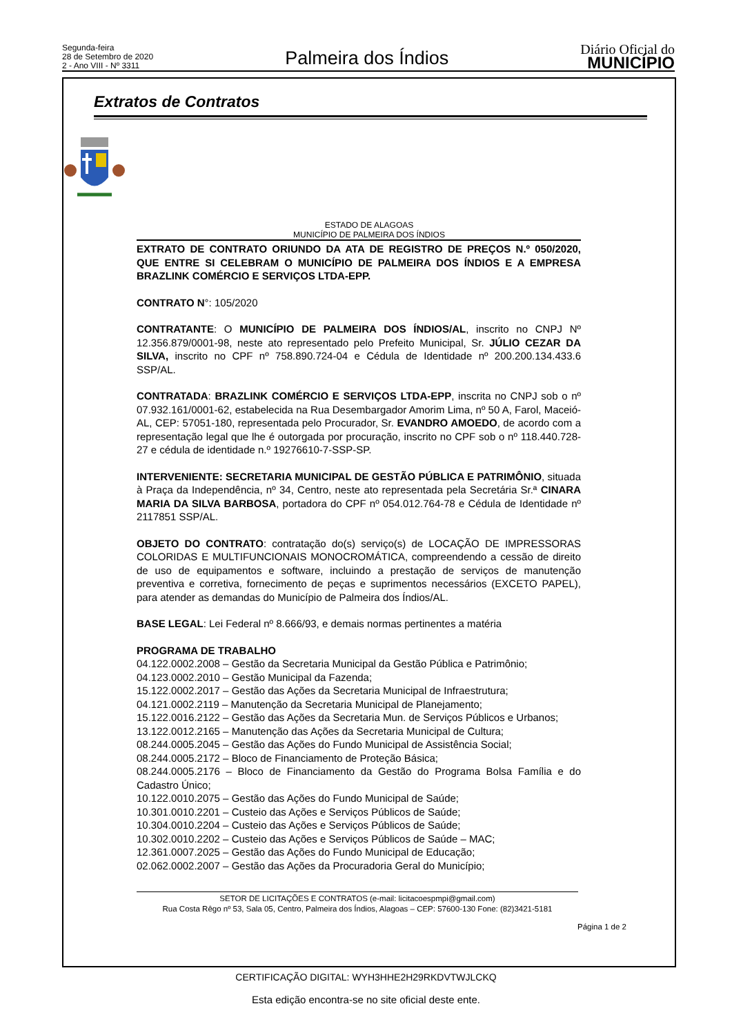Segunda-feira
28 de Setembro de 2020
2 - Ano VIII - Nº 3311
Palmeira dos Índios
Diário Oficial do
MUNICÍPIO
Extratos de Contratos
ESTADO DE ALAGOAS
MUNICÍPIO DE PALMEIRA DOS ÍNDIOS
EXTRATO DE CONTRATO ORIUNDO DA ATA DE REGISTRO DE PREÇOS N.º 050/2020, QUE ENTRE SI CELEBRAM O MUNICÍPIO DE PALMEIRA DOS ÍNDIOS E A EMPRESA BRAZLINK COMÉRCIO E SERVIÇOS LTDA-EPP.
CONTRATO N°: 105/2020
CONTRATANTE: O MUNICÍPIO DE PALMEIRA DOS ÍNDIOS/AL, inscrito no CNPJ Nº 12.356.879/0001-98, neste ato representado pelo Prefeito Municipal, Sr. JÚLIO CEZAR DA SILVA, inscrito no CPF nº 758.890.724-04 e Cédula de Identidade nº 200.200.134.433.6 SSP/AL.
CONTRATADA: BRAZLINK COMÉRCIO E SERVIÇOS LTDA-EPP, inscrita no CNPJ sob o nº 07.932.161/0001-62, estabelecida na Rua Desembargador Amorim Lima, nº 50 A, Farol, Maceió- AL, CEP: 57051-180, representada pelo Procurador, Sr. EVANDRO AMOEDO, de acordo com a representação legal que lhe é outorgada por procuração, inscrito no CPF sob o nº 118.440.728-27 e cédula de identidade n.º 19276610-7-SSP-SP.
INTERVENIENTE: SECRETARIA MUNICIPAL DE GESTÃO PÚBLICA E PATRIMÔNIO, situada à Praça da Independência, nº 34, Centro, neste ato representada pela Secretária Sr.ª CINARA MARIA DA SILVA BARBOSA, portadora do CPF nº 054.012.764-78 e Cédula de Identidade nº 2117851 SSP/AL.
OBJETO DO CONTRATO: contratação do(s) serviço(s) de LOCAÇÃO DE IMPRESSORAS COLORIDAS E MULTIFUNCIONAIS MONOCROMÁTICA, compreendendo a cessão de direito de uso de equipamentos e software, incluindo a prestação de serviços de manutenção preventiva e corretiva, fornecimento de peças e suprimentos necessários (EXCETO PAPEL), para atender as demandas do Município de Palmeira dos Índios/AL.
BASE LEGAL: Lei Federal nº 8.666/93, e demais normas pertinentes a matéria
PROGRAMA DE TRABALHO
04.122.0002.2008 – Gestão da Secretaria Municipal da Gestão Pública e Patrimônio;
04.123.0002.2010 – Gestão Municipal da Fazenda;
15.122.0002.2017 – Gestão das Ações da Secretaria Municipal de Infraestrutura;
04.121.0002.2119 – Manutenção da Secretaria Municipal de Planejamento;
15.122.0016.2122 – Gestão das Ações da Secretaria Mun. de Serviços Públicos e Urbanos;
13.122.0012.2165 – Manutenção das Ações da Secretaria Municipal de Cultura;
08.244.0005.2045 – Gestão das Ações do Fundo Municipal de Assistência Social;
08.244.0005.2172 – Bloco de Financiamento de Proteção Básica;
08.244.0005.2176 – Bloco de Financiamento da Gestão do Programa Bolsa Família e do Cadastro Único;
10.122.0010.2075 – Gestão das Ações do Fundo Municipal de Saúde;
10.301.0010.2201 – Custeio das Ações e Serviços Públicos de Saúde;
10.304.0010.2204 – Custeio das Ações e Serviços Públicos de Saúde;
10.302.0010.2202 – Custeio das Ações e Serviços Públicos de Saúde – MAC;
12.361.0007.2025 – Gestão das Ações do Fundo Municipal de Educação;
02.062.0002.2007 – Gestão das Ações da Procuradoria Geral do Município;
SETOR DE LICITAÇÕES E CONTRATOS (e-mail: licitacoespmpi@gmail.com)
Rua Costa Rêgo nº 53, Sala 05, Centro, Palmeira dos Índios, Alagoas – CEP: 57600-130 Fone: (82)3421-5181
Página 1 de 2
CERTIFICAÇÃO DIGITAL: WYH3HHE2H29RKDVTWJLCKQ
Esta edição encontra-se no site oficial deste ente.